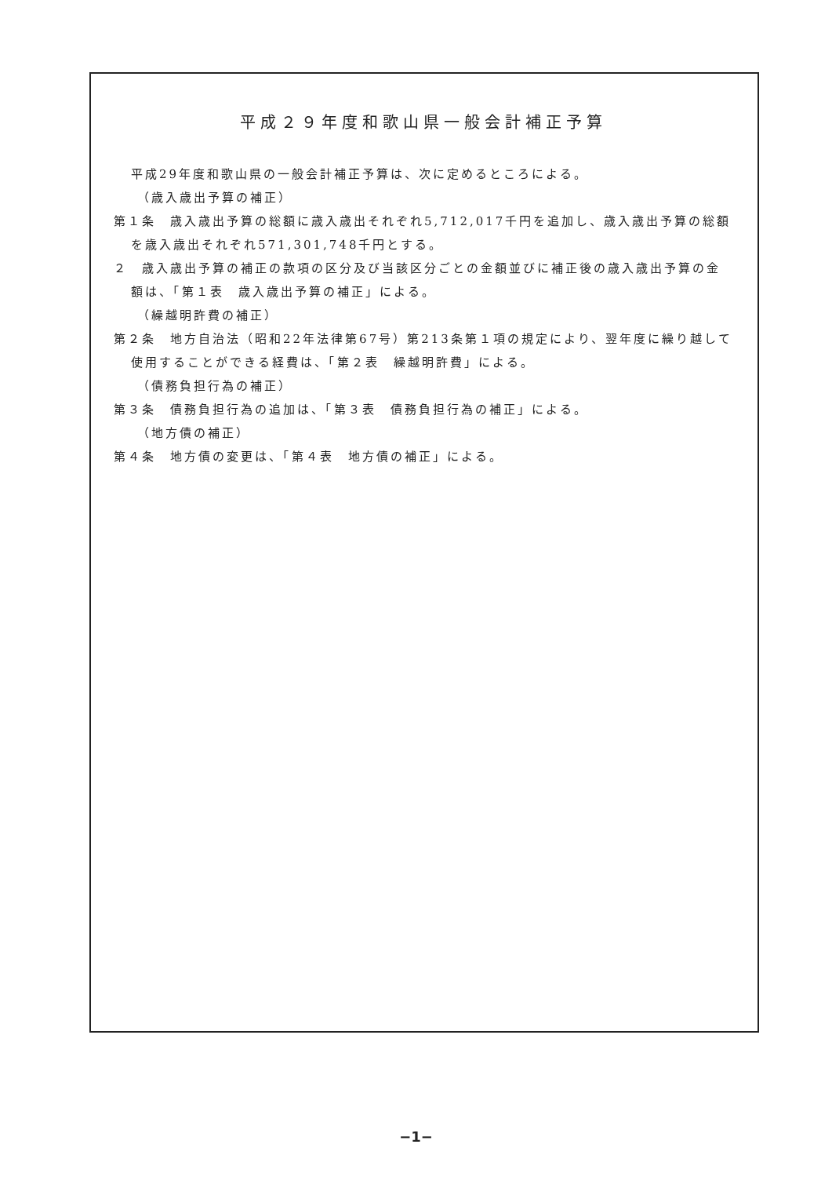平成２９年度和歌山県一般会計補正予算
平成29年度和歌山県の一般会計補正予算は、次に定めるところによる。
（歳入歳出予算の補正）
第１条　歳入歳出予算の総額に歳入歳出それぞれ5,712,017千円を追加し、歳入歳出予算の総額を歳入歳出それぞれ571,301,748千円とする。
２　歳入歳出予算の補正の款項の区分及び当該区分ごとの金額並びに補正後の歳入歳出予算の金額は、「第１表　歳入歳出予算の補正」による。
（繰越明許費の補正）
第２条　地方自治法（昭和22年法律第67号）第213条第１項の規定により、翌年度に繰り越して使用することができる経費は、「第２表　繰越明許費」による。
（債務負担行為の補正）
第３条　債務負担行為の追加は、「第３表　債務負担行為の補正」による。
（地方債の補正）
第４条　地方債の変更は、「第４表　地方債の補正」による。
−1−